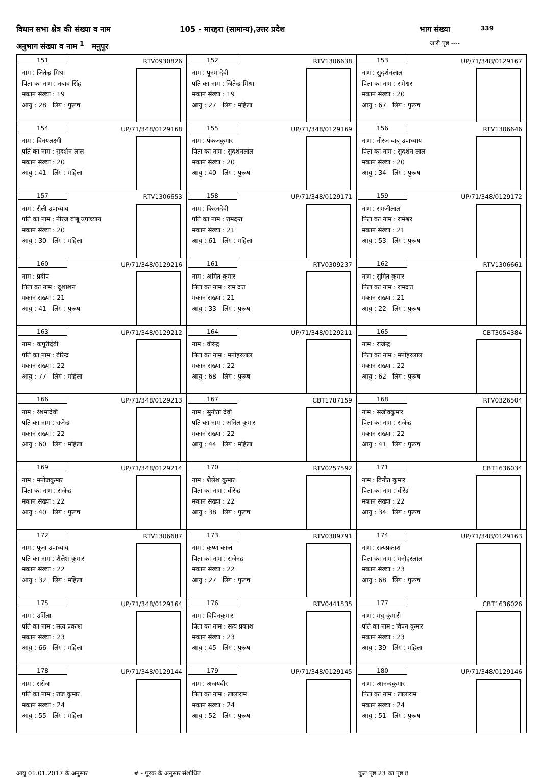विधान सभा क्षेत्र की संख्या व नाम 105 - मारहरा (सामान्य),उत्तर प्रदेश भाग संख्या 339
अनुभाग संख्या व नाम <sup>1</sup> मनुपुर जारी पृष्ठ ----
| 151 RTV0930826 नाम : जितेन्द्र मिश्रा पिता का नाम : नबाव सिंह मकान संख्या : 19 आयु : 28 लिंग : पुरूष | 152 RTV1306638 नाम : पूनम देवी पति का नाम : जितेन्द्र मिश्रा मकान संख्या : 19 आयु : 27 लिंग : महिला | 153 UP/71/348/0129167 नाम : सुदर्शनलाल पिता का नाम : रामेश्वर मकान संख्या : 20 आयु : 67 लिंग : पुरूष |
| 154 UP/71/348/0129168 नाम : विनयलक्ष्मी पति का नाम : सुदर्शन लाल मकान संख्या : 20 आयु : 41 लिंग : महिला | 155 UP/71/348/0129169 नाम : पंकजकुमार पिता का नाम : सुदर्शनलाल मकान संख्या : 20 आयु : 40 लिंग : पुरूष | 156 RTV1306646 नाम : नीरज बाबू उपाध्याय पिता का नाम : सुदर्शन लाल मकान संख्या : 20 आयु : 34 लिंग : पुरूष |
| 157 RTV1306653 नाम : रौली उपाध्याय पति का नाम : नीरज बाबू उपाध्याय मकान संख्या : 20 आयु : 30 लिंग : महिला | 158 UP/71/348/0129171 नाम : किरनदेवी पति का नाम : रामदन्त मकान संख्या : 21 आयु : 61 लिंग : महिला | 159 UP/71/348/0129172 नाम : रामजीलाल पिता का नाम : रामेश्वर मकान संख्या : 21 आयु : 53 लिंग : पुरूष |
| 160 UP/71/348/0129216 नाम : प्रदीप पिता का नाम : दूशाशन मकान संख्या : 21 आयु : 41 लिंग : पुरूष | 161 RTV0309237 नाम : अमित कुमार पिता का नाम : राम दत्त मकान संख्या : 21 आयु : 33 लिंग : पुरूष | 162 RTV1306661 नाम : सुमित कुमार पिता का नाम : रामदत्त मकान संख्या : 21 आयु : 22 लिंग : पुरूष |
| 163 UP/71/348/0129212 नाम : कपूरीदेवी पति का नाम : बीरेन्द्र मकान संख्या : 22 आयु : 77 लिंग : महिला | 164 UP/71/348/0129211 नाम : वीरेन्द्र पिता का नाम : मनोहरलाल मकान संख्या : 22 आयु : 68 लिंग : पुरूष | 165 CBT3054384 नाम : राजेन्द्र पिता का नाम : मनोहरलाल मकान संख्या : 22 आयु : 62 लिंग : पुरूष |
| 166 UP/71/348/0129213 नाम : रेशमादेवी पति का नाम : राजेन्द्र मकान संख्या : 22 आयु : 60 लिंग : महिला | 167 CBT1787159 नाम : सुनीता देवी पति का नाम : अनिल कुमार मकान संख्या : 22 आयु : 44 लिंग : महिला | 168 RTV0326504 नाम : सजीवकुमार पिता का नाम : राजेन्द्र मकान संख्या : 22 आयु : 41 लिंग : पुरूष |
| 169 UP/71/348/0129214 नाम : मनोजकुमार पिता का नाम : राजेन्द्र मकान संख्या : 22 आयु : 40 लिंग : पुरूष | 170 RTV0257592 नाम : शेलेश कुमार पिता का नाम : वीरेन्द्र मकान संख्या : 22 आयु : 38 लिंग : पुरूष | 171 CBT1636034 नाम : विनीत कुमार पिता का नाम : वीरेंद्र मकान संख्या : 22 आयु : 34 लिंग : पुरूष |
| 172 RTV1306687 नाम : पूजा उपाध्याय पति का नाम : शैलेश कुमार मकान संख्या : 22 आयु : 32 लिंग : महिला | 173 RTV0389791 नाम : कृष्ण कान्त पिता का नाम : राजेनद्र मकान संख्या : 22 आयु : 27 लिंग : पुरूष | 174 UP/71/348/0129163 नाम : सत्यप्रकाश पिता का नाम : मनोहरलाल मकान संख्या : 23 आयु : 68 लिंग : पुरूष |
| 175 UP/71/348/0129164 नाम : उर्मिला पति का नाम : सत्य प्रकाश मकान संख्या : 23 आयु : 66 लिंग : महिला | 176 RTV0441535 नाम : विपिनकुमार पिता का नाम : सत्य प्रकाश मकान संख्या : 23 आयु : 45 लिंग : पुरूष | 177 CBT1636026 नाम : मधु कुमारी पति का नाम : विपन कुमार मकान संख्या : 23 आयु : 39 लिंग : महिला |
| 178 UP/71/348/0129144 नाम : सरोज पति का नाम : राज कुमार मकान संख्या : 24 आयु : 55 लिंग : महिला | 179 UP/71/348/0129145 नाम : अजयवीर पिता का नाम : लालाराम मकान संख्या : 24 आयु : 52 लिंग : पुरूष | 180 UP/71/348/0129146 नाम : आनन्दकुमार पिता का नाम : लालाराम मकान संख्या : 24 आयु : 51 लिंग : पुरूष |
आयु 01.01.2017 के अनुसार # - पूरक के अनुसार संशोधित कुल पृष्ठ 23 का पृष्ठ 8